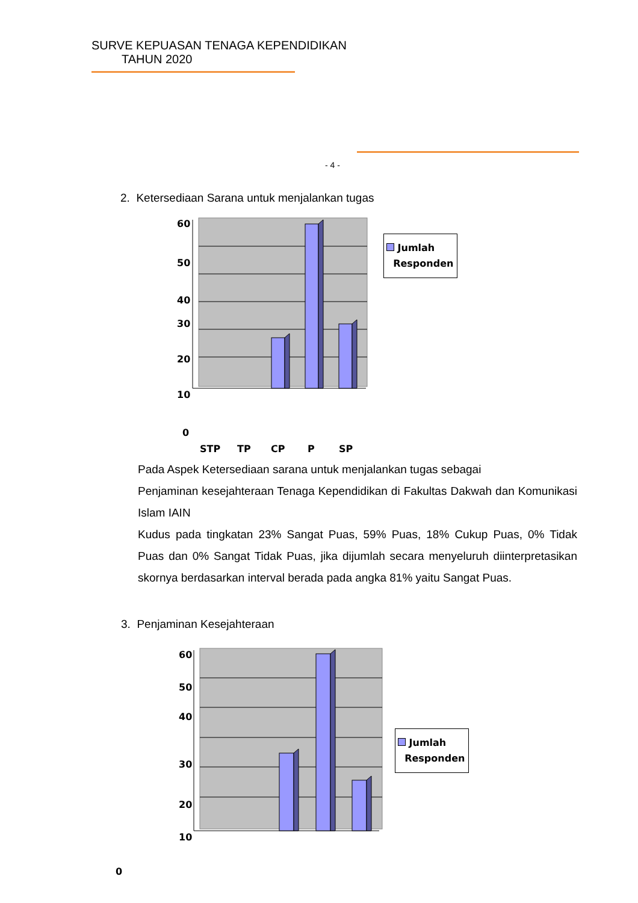SURVE KEPUASAN TENAGA KEPENDIDIKAN
TAHUN 2020
- 4 -
2. Ketersediaan Sarana untuk menjalankan tugas
60
50
40
30
20
10
0
STP TP CP P SP
Jumlah
Responden
Pada Aspek Ketersediaan sarana untuk menjalankan tugas sebagai
Penjaminan kesejahteraan Tenaga Kependidikan di Fakultas Dakwah dan Komunikasi Islam IAIN
Kudus pada tingkatan 23% Sangat Puas, 59% Puas, 18% Cukup Puas, 0% Tidak Puas dan 0% Sangat Tidak Puas, jika dijumlah secara menyeluruh diinterpretasikan skornya berdasarkan interval berada pada angka 81% yaitu Sangat Puas.
3. Penjaminan Kesejahteraan
60
50
40
30
20
10
0
Jumlah
Responden